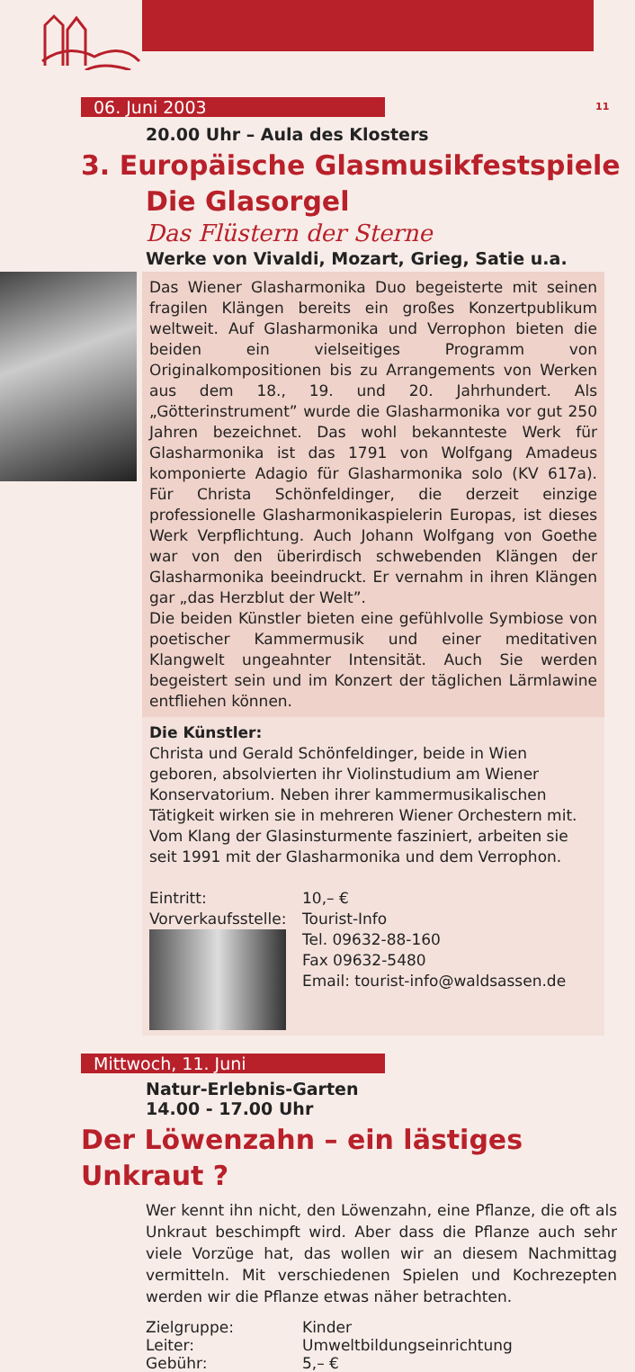11
06. Juni 2003
20.00 Uhr – Aula des Klosters
3. Europäische Glasmusikfestspiele
Die Glasorgel
Das Flüstern der Sterne
Werke von Vivaldi, Mozart, Grieg, Satie u.a.
Das Wiener Glasharmonika Duo begeisterte mit seinen fragilen Klängen bereits ein großes Konzertpublikum weltweit. Auf Glasharmonika und Verrophon bieten die beiden ein vielseitiges Programm von Originalkompositionen bis zu Arrangements von Werken aus dem 18., 19. und 20. Jahrhundert. Als „Götterinstrument” wurde die Glasharmonika vor gut 250 Jahren bezeichnet. Das wohl bekannteste Werk für Glasharmonika ist das 1791 von Wolfgang Amadeus komponierte Adagio für Glasharmonika solo (KV 617a). Für Christa Schönfeldinger, die derzeit einzige professionelle Glasharmonikaspielerin Europas, ist dieses Werk Verpflichtung. Auch Johann Wolfgang von Goethe war von den überirdisch schwebenden Klängen der Glasharmonika beeindruckt. Er vernahm in ihren Klängen gar „das Herzblut der Welt”.
Die beiden Künstler bieten eine gefühlvolle Symbiose von poetischer Kammermusik und einer meditativen Klangwelt ungeahnter Intensität. Auch Sie werden begeistert sein und im Konzert der täglichen Lärmlawine entfliehen können.
Die Künstler:
Christa und Gerald Schönfeldinger, beide in Wien geboren, absolvierten ihr Violinstudium am Wiener Konservatorium. Neben ihrer kammermusikalischen Tätigkeit wirken sie in mehreren Wiener Orchestern mit. Vom Klang der Glasinsturmente fasziniert, arbeiten sie seit 1991 mit der Glasharmonika und dem Verrophon.
| Eintritt: | 10,– € |
| Vorverkaufsstelle: | Tourist-Info |
| | Tel. 09632-88-160 Fax 09632-5480 Email: tourist-info@waldsassen.de |
Mittwoch, 11. Juni
Natur-Erlebnis-Garten
14.00 - 17.00 Uhr
Der Löwenzahn – ein lästiges Unkraut ?
Wer kennt ihn nicht, den Löwenzahn, eine Pflanze, die oft als Unkraut beschimpft wird. Aber dass die Pflanze auch sehr viele Vorzüge hat, das wollen wir an diesem Nachmittag vermitteln. Mit verschiedenen Spielen und Kochrezepten werden wir die Pflanze etwas näher betrachten.
| Zielgruppe: | Kinder |
| Leiter: | Umweltbildungseinrichtung |
| Gebühr: | 5,– € |